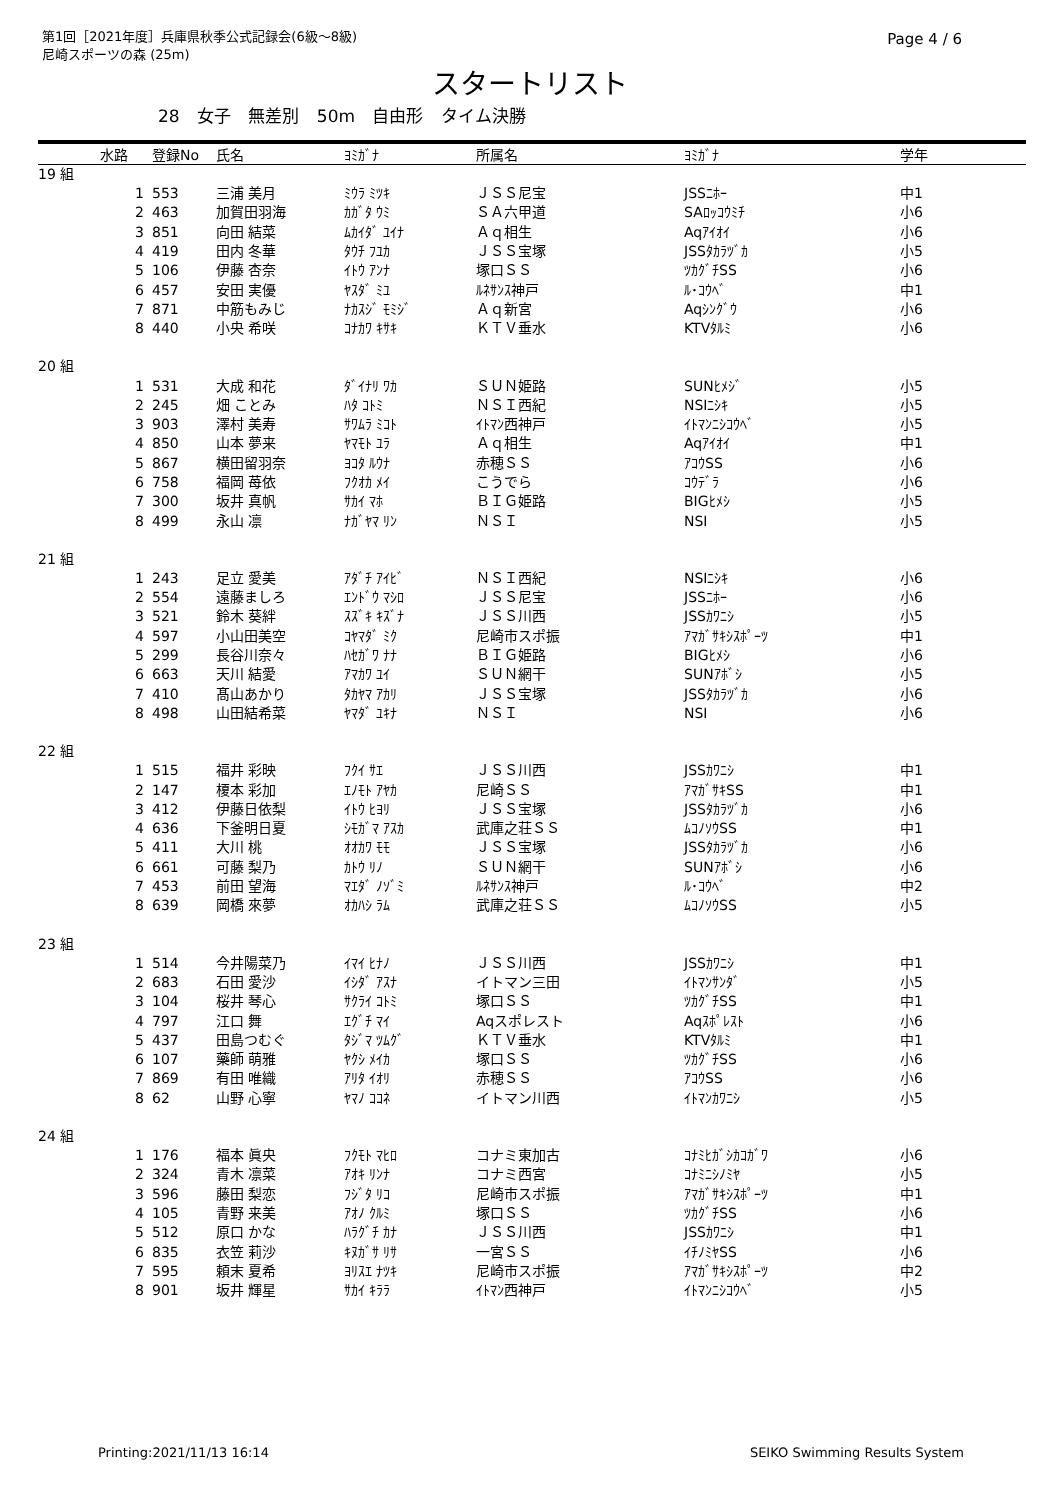第1回［2021年度］兵庫県秋季公式記録会(6級～8級)
尼崎スポーツの森 (25m)
Page 4 / 6
スタートリスト
28 女子 無差別 50m 自由形 タイム決勝
| | 水路 | 登録No | 氏名 | ﾖﾐｶﾞﾅ | 所属名 | ﾖﾐｶﾞﾅ | 学年 |
| --- | --- | --- | --- | --- | --- | --- | --- |
| 19 組 | | | | | | | |
| | 1 | 553 | 三浦 美月 | ﾐｳﾗ ﾐﾂｷ | ＪＳＳ尼宝 | JSSﾆﾎｰ | 中1 |
| | 2 | 463 | 加賀田羽海 | ｶｶﾞﾀ ｳﾐ | ＳＡ六甲道 | SAﾛｯｺｳﾐﾁ | 小6 |
| | 3 | 851 | 向田 結菜 | ﾑｶｲﾀﾞ ﾕｲﾅ | Ａｑ相生 | Aqｱｲｵｲ | 小6 |
| | 4 | 419 | 田内 冬華 | ﾀｳﾁ ﾌﾕｶ | ＪＳＳ宝塚 | JSSﾀｶﾗﾂﾞｶ | 小5 |
| | 5 | 106 | 伊藤 杏奈 | ｲﾄｳ ｱﾝﾅ | 塚口ＳＳ | ﾂｶｸﾞﾁSS | 小6 |
| | 6 | 457 | 安田 実優 | ﾔｽﾀﾞ ﾐﾕ | ﾙﾈｻﾝｽ神戸 | ﾙ･ｺｳﾍﾞ | 中1 |
| | 7 | 871 | 中筋もみじ | ﾅｶｽｼﾞ ﾓﾐｼﾞ | Ａｑ新宮 | Aqｼﾝｸﾞｳ | 小6 |
| | 8 | 440 | 小央 希咲 | ｺﾅｶﾜ ｷｻｷ | ＫＴＶ垂水 | KTVﾀﾙﾐ | 小6 |
| 20 組 | | | | | | | |
| | 1 | 531 | 大成 和花 | ﾀﾞｲﾅﾘ ﾜｶ | ＳＵＮ姫路 | SUNﾋﾒｼﾞ | 小5 |
| | 2 | 245 | 畑 ことみ | ﾊﾀ ｺﾄﾐ | ＮＳＩ西紀 | NSIﾆｼｷ | 小5 |
| | 3 | 903 | 澤村 美寿 | ｻﾜﾑﾗ ﾐｺﾄ | ｲﾄﾏﾝ西神戸 | ｲﾄﾏﾝﾆｼｺｳﾍﾞ | 小5 |
| | 4 | 850 | 山本 夢来 | ﾔﾏﾓﾄ ﾕﾗ | Ａｑ相生 | Aqｱｲｵｲ | 中1 |
| | 5 | 867 | 横田留羽奈 | ﾖｺﾀ ﾙｳﾅ | 赤穂ＳＳ | ｱｺｳSS | 小6 |
| | 6 | 758 | 福岡 苺依 | ﾌｸｵｶ ﾒｲ | こうでら | ｺｳﾃﾞﾗ | 小6 |
| | 7 | 300 | 坂井 真帆 | ｻｶｲ ﾏﾎ | ＢＩＧ姫路 | BIGﾋﾒｼ | 小5 |
| | 8 | 499 | 永山 凛 | ﾅｶﾞﾔﾏ ﾘﾝ | ＮＳＩ | NSI | 小5 |
| 21 組 | | | | | | | |
| | 1 | 243 | 足立 愛美 | ｱﾀﾞﾁ ｱｲﾋﾞ | ＮＳＩ西紀 | NSIﾆｼｷ | 小6 |
| | 2 | 554 | 遠藤ましろ | ｴﾝﾄﾞｳ ﾏｼﾛ | ＪＳＳ尼宝 | JSSﾆﾎｰ | 小6 |
| | 3 | 521 | 鈴木 葵絆 | ｽｽﾞｷ ｷｽﾞﾅ | ＪＳＳ川西 | JSSｶﾜﾆｼ | 小5 |
| | 4 | 597 | 小山田美空 | ｺﾔﾏﾀﾞ ﾐｸ | 尼崎市スポ振 | ｱﾏｶﾞｻｷｼｽﾎﾟｰﾂ | 中1 |
| | 5 | 299 | 長谷川奈々 | ﾊｾｶﾞﾜ ﾅﾅ | ＢＩＧ姫路 | BIGﾋﾒｼ | 小6 |
| | 6 | 663 | 天川 結愛 | ｱﾏｶﾜ ﾕｲ | ＳＵＮ網干 | SUNｱﾎﾞｼ | 小5 |
| | 7 | 410 | 髙山あかり | ﾀｶﾔﾏ ｱｶﾘ | ＪＳＳ宝塚 | JSSﾀｶﾗﾂﾞｶ | 小6 |
| | 8 | 498 | 山田結希菜 | ﾔﾏﾀﾞ ﾕｷﾅ | ＮＳＩ | NSI | 小6 |
| 22 組 | | | | | | | |
| | 1 | 515 | 福井 彩映 | ﾌｸｲ ｻｴ | ＪＳＳ川西 | JSSｶﾜﾆｼ | 中1 |
| | 2 | 147 | 榎本 彩加 | ｴﾉﾓﾄ ｱﾔｶ | 尼崎ＳＳ | ｱﾏｶﾞｻｷSS | 中1 |
| | 3 | 412 | 伊藤日依梨 | ｲﾄｳ ﾋﾖﾘ | ＪＳＳ宝塚 | JSSﾀｶﾗﾂﾞｶ | 小6 |
| | 4 | 636 | 下釜明日夏 | ｼﾓｶﾞﾏ ｱｽｶ | 武庫之荘ＳＳ | ﾑｺﾉｿｳSS | 中1 |
| | 5 | 411 | 大川 桃 | ｵｵｶﾜ ﾓﾓ | ＪＳＳ宝塚 | JSSﾀｶﾗﾂﾞｶ | 小6 |
| | 6 | 661 | 可藤 梨乃 | ｶﾄｳ ﾘﾉ | ＳＵＮ網干 | SUNｱﾎﾞｼ | 小6 |
| | 7 | 453 | 前田 望海 | ﾏｴﾀﾞ ﾉｿﾞﾐ | ﾙﾈｻﾝｽ神戸 | ﾙ･ｺｳﾍﾞ | 中2 |
| | 8 | 639 | 岡橋 來夢 | ｵｶﾊｼ ﾗﾑ | 武庫之荘ＳＳ | ﾑｺﾉｿｳSS | 小5 |
| 23 組 | | | | | | | |
| | 1 | 514 | 今井陽菜乃 | ｲﾏｲ ﾋﾅﾉ | ＪＳＳ川西 | JSSｶﾜﾆｼ | 中1 |
| | 2 | 683 | 石田 愛沙 | ｲｼﾀﾞ ｱｽﾅ | イトマン三田 | ｲﾄﾏﾝｻﾝﾀﾞ | 小5 |
| | 3 | 104 | 桜井 琴心 | ｻｸﾗｲ ｺﾄﾐ | 塚口ＳＳ | ﾂｶｸﾞﾁSS | 中1 |
| | 4 | 797 | 江口 舞 | ｴｸﾞﾁ ﾏｲ | Aqスポレスト | Aqｽﾎﾟﾚｽﾄ | 小6 |
| | 5 | 437 | 田島つむぐ | ﾀｼﾞﾏ ﾂﾑｸﾞ | ＫＴＶ垂水 | KTVﾀﾙﾐ | 中1 |
| | 6 | 107 | 藥師 萌雅 | ﾔｸｼ ﾒｲｶ | 塚口ＳＳ | ﾂｶｸﾞﾁSS | 小6 |
| | 7 | 869 | 有田 唯織 | ｱﾘﾀ ｲｵﾘ | 赤穂ＳＳ | ｱｺｳSS | 小6 |
| | 8 | 62 | 山野 心寧 | ﾔﾏﾉ ｺｺﾈ | イトマン川西 | ｲﾄﾏﾝｶﾜﾆｼ | 小5 |
| 24 組 | | | | | | | |
| | 1 | 176 | 福本 眞央 | ﾌｸﾓﾄ ﾏﾋﾛ | コナミ東加古 | ｺﾅﾐﾋｶﾞｼｶｺｶﾞﾜ | 小6 |
| | 2 | 324 | 青木 凛菜 | ｱｵｷ ﾘﾝﾅ | コナミ西宮 | ｺﾅﾐﾆｼﾉﾐﾔ | 小5 |
| | 3 | 596 | 藤田 梨恋 | ﾌｼﾞﾀ ﾘｺ | 尼崎市スポ振 | ｱﾏｶﾞｻｷｼｽﾎﾟｰﾂ | 中1 |
| | 4 | 105 | 青野 来美 | ｱｵﾉ ｸﾙﾐ | 塚口ＳＳ | ﾂｶｸﾞﾁSS | 小6 |
| | 5 | 512 | 原口 かな | ﾊﾗｸﾞﾁ ｶﾅ | ＪＳＳ川西 | JSSｶﾜﾆｼ | 中1 |
| | 6 | 835 | 衣笠 莉沙 | ｷﾇｶﾞｻ ﾘｻ | 一宮ＳＳ | ｲﾁﾉﾐﾔSS | 小6 |
| | 7 | 595 | 頼末 夏希 | ﾖﾘｽｴ ﾅﾂｷ | 尼崎市スポ振 | ｱﾏｶﾞｻｷｼｽﾎﾟｰﾂ | 中2 |
| | 8 | 901 | 坂井 輝星 | ｻｶｲ ｷﾗﾗ | ｲﾄﾏﾝ西神戸 | ｲﾄﾏﾝﾆｼｺｳﾍﾞ | 小5 |
Printing:2021/11/13 16:14 SEIKO Swimming Results System